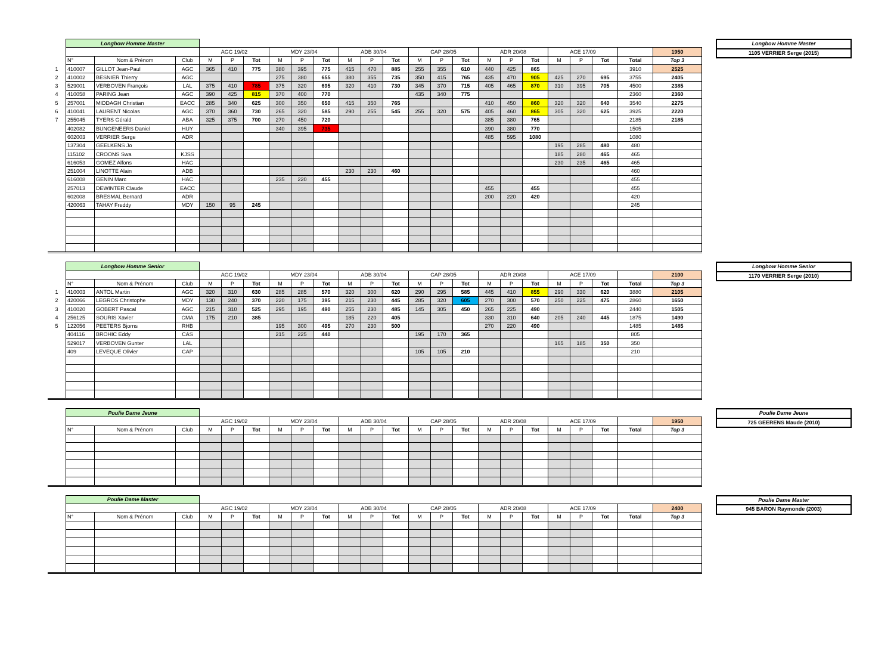| | Longbow Homme Master | | | | | | | | | | | | | | | | | | | | | | |
| | | | | AGC 19/02 | | | MDY 23/04 | | | ADB 30/04 | | | CAP 28/05 | | | ADR 20/08 | | | ACE 17/09 | | | | 1950 |
| | N° | Nom & Prénom | Club | M | P | Tot | M | P | Tot | M | P | Tot | M | P | Tot | M | P | Tot | M | P | Tot | Total | Top 3 |
| 1 | 410007 | GILLOT Jean-Paul | AGC | 365 | 410 | 775 | 380 | 395 | 775 | 415 | 470 | 885 | 255 | 355 | 610 | 440 | 425 | 865 | | | | 3910 | 2525 |
| 2 | 410002 | BESNIER Thierry | AGC | | | | 275 | 380 | 655 | 380 | 355 | 735 | 350 | 415 | 765 | 435 | 470 | 905 | 425 | 270 | 695 | 3755 | 2405 |
| 3 | 529001 | VERBOVEN François | LAL | 375 | 410 | 785 | 375 | 320 | 695 | 320 | 410 | 730 | 345 | 370 | 715 | 405 | 465 | 870 | 310 | 395 | 705 | 4500 | 2385 |
| 4 | 410058 | PARING Jean | AGC | 390 | 425 | 815 | 370 | 400 | 770 | | | | 435 | 340 | 775 | | | | | | | 2360 | 2360 |
| 5 | 257001 | MIDDAGH Christian | EACC | 285 | 340 | 625 | 300 | 350 | 650 | 415 | 350 | 765 | | | | 410 | 450 | 860 | 320 | 320 | 640 | 3540 | 2275 |
| 6 | 410041 | LAURENT Nicolas | AGC | 370 | 360 | 730 | 265 | 320 | 585 | 290 | 255 | 545 | 255 | 320 | 575 | 405 | 460 | 865 | 305 | 320 | 625 | 3925 | 2220 |
| 7 | 255045 | TYERS Gérald | ABA | 325 | 375 | 700 | 270 | 450 | 720 | | | | | | | 385 | 380 | 765 | | | | 2185 | 2185 |
| | 402082 | BUNGENEERS Daniel | HUY | | | | 340 | 395 | 735 | | | | | | | 390 | 380 | 770 | | | | 1505 | |
| | 602003 | VERRIER Serge | ADR | | | | | | | | | | | | | 485 | 595 | 1080 | | | | 1080 | |
| | 137304 | GEELKENS Jo | | | | | | | | | | | | | | | | | 195 | 285 | 480 | 480 | |
| | 115102 | CROONS Swa | KJSS | | | | | | | | | | | | | | | | 185 | 280 | 465 | 465 | |
| | 616053 | GOMEZ Alfons | HAC | | | | | | | | | | | | | | | | 230 | 235 | 465 | 465 | |
| | 251004 | LINOTTE Alain | ADB | | | | | | | 230 | 230 | 460 | | | | | | | | | | 460 | |
| | 616008 | GENIN Marc | HAC | | | | 235 | 220 | 455 | | | | | | | | | | | | | 455 | |
| | 257013 | DEWINTER Claude | EACC | | | | | | | | | | | | | 455 | | 455 | | | | 455 | |
| | 602008 | BRESMAL Bernard | ADR | | | | | | | | | | | | | 200 | 220 | 420 | | | | 420 | |
| | 420063 | TAHAY Freddy | MDY | 150 | 95 | 245 | | | | | | | | | | | | | | | | 245 | |
Longbow Homme Master
1105 VERRIER Serge (2015)
| | Longbow Homme Senior | | | | | | | | | | | | | | | | | | | | | | |
| | | | | AGC 19/02 | | | MDY 23/04 | | | ADB 30/04 | | | CAP 28/05 | | | ADR 20/08 | | | ACE 17/09 | | | | 2100 |
| | N° | Nom & Prénom | Club | M | P | Tot | M | P | Tot | M | P | Tot | M | P | Tot | M | P | Tot | M | P | Tot | Total | Top 3 |
| 1 | 410003 | ANTOL Martin | AGC | 320 | 310 | 630 | 285 | 285 | 570 | 320 | 300 | 620 | 290 | 295 | 585 | 445 | 410 | 855 | 290 | 330 | 620 | 3880 | 2105 |
| 2 | 420066 | LEGROS Christophe | MDY | 130 | 240 | 370 | 220 | 175 | 395 | 215 | 230 | 445 | 285 | 320 | 605 | 270 | 300 | 570 | 250 | 225 | 475 | 2860 | 1650 |
| 3 | 410020 | GOBERT Pascal | AGC | 215 | 310 | 525 | 295 | 195 | 490 | 255 | 230 | 485 | 145 | 305 | 450 | 265 | 225 | 490 | | | | 2440 | 1505 |
| 4 | 256125 | SOURIS Xavier | CMA | 175 | 210 | 385 | | | | 185 | 220 | 405 | | | | 330 | 310 | 640 | 205 | 240 | 445 | 1875 | 1490 |
| 5 | 122056 | PEETERS Bjorns | RHB | | | | 195 | 300 | 495 | 270 | 230 | 500 | | | | 270 | 220 | 490 | | | | 1485 | 1485 |
| | 404116 | BROHIC Eddy | CAS | | | | 215 | 225 | 440 | | | | 195 | 170 | 365 | | | | | | | 805 | |
| | 529017 | VERBOVEN Gunter | LAL | | | | | | | | | | | | | | | | 165 | 185 | 350 | 350 | |
| | 409 | LEVEQUE Olivier | CAP | | | | | | | | | | 105 | 105 | 210 | | | | | | | 210 | |
Longbow Homme Senior
1170 VERRIER Serge (2010)
| | Poulie Dame Jeune | | | | | | | | | | | | | | | | | | | | | | |
| | | | | AGC 19/02 | | | MDY 23/04 | | | ADB 30/04 | | | CAP 28/05 | | | ADR 20/08 | | | ACE 17/09 | | | | 1950 |
| | N° | Nom & Prénom | Club | M | P | Tot | M | P | Tot | M | P | Tot | M | P | Tot | M | P | Tot | M | P | Tot | Total | Top 3 |
Poulie Dame Jeune
725 GEERENS Maude (2010)
| | Poulie Dame Master | | | | | | | | | | | | | | | | | | | | | | |
| | | | | AGC 19/02 | | | MDY 23/04 | | | ADB 30/04 | | | CAP 28/05 | | | ADR 20/08 | | | ACE 17/09 | | | | 2400 |
| | N° | Nom & Prénom | Club | M | P | Tot | M | P | Tot | M | P | Tot | M | P | Tot | M | P | Tot | M | P | Tot | Total | Top 3 |
Poulie Dame Master
945 BARON Raymonde (2003)